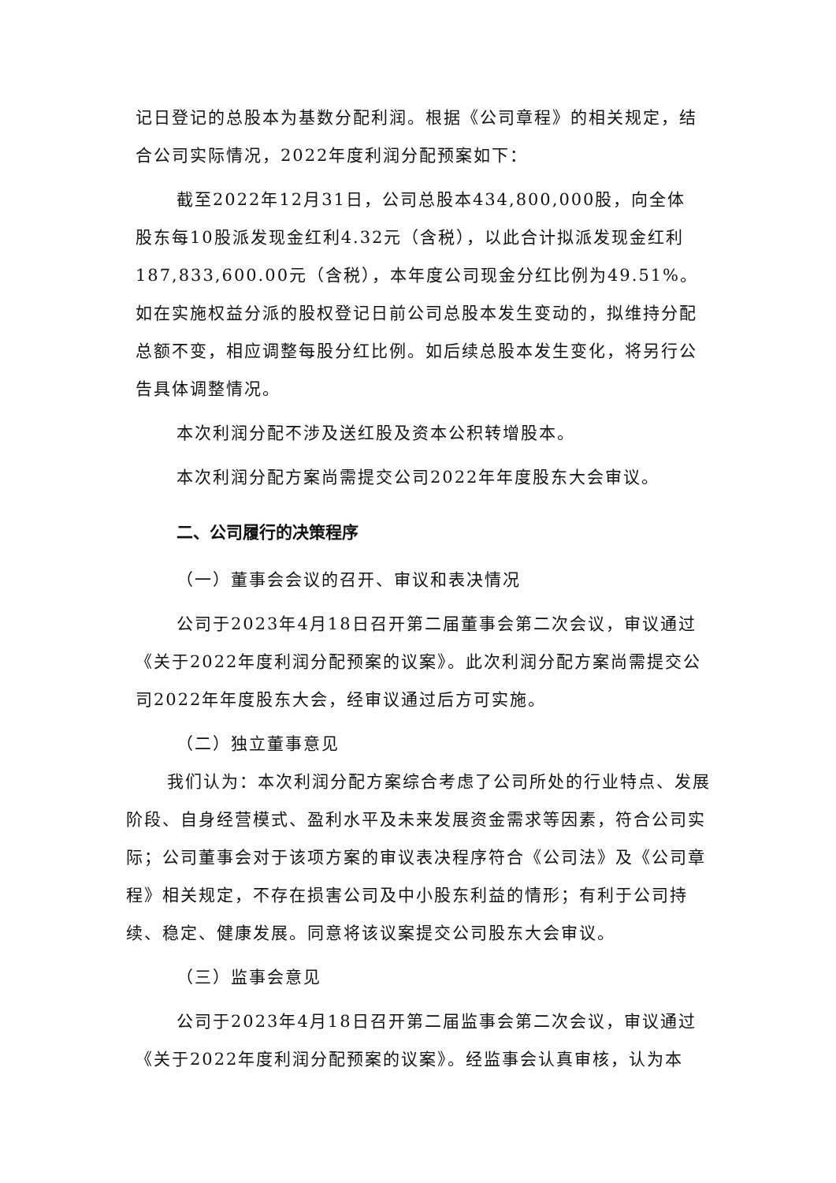记日登记的总股本为基数分配利润。根据《公司章程》的相关规定，结合公司实际情况，2022年度利润分配预案如下：
截至2022年12月31日，公司总股本434,800,000股，向全体股东每10股派发现金红利4.32元（含税），以此合计拟派发现金红利187,833,600.00元（含税），本年度公司现金分红比例为49.51%。如在实施权益分派的股权登记日前公司总股本发生变动的，拟维持分配总额不变，相应调整每股分红比例。如后续总股本发生变化，将另行公告具体调整情况。
本次利润分配不涉及送红股及资本公积转增股本。
本次利润分配方案尚需提交公司2022年年度股东大会审议。
二、公司履行的决策程序
（一）董事会会议的召开、审议和表决情况
公司于2023年4月18日召开第二届董事会第二次会议，审议通过《关于2022年度利润分配预案的议案》。此次利润分配方案尚需提交公司2022年年度股东大会，经审议通过后方可实施。
（二）独立董事意见
我们认为：本次利润分配方案综合考虑了公司所处的行业特点、发展阶段、自身经营模式、盈利水平及未来发展资金需求等因素，符合公司实际；公司董事会对于该项方案的审议表决程序符合《公司法》及《公司章程》相关规定，不存在损害公司及中小股东利益的情形；有利于公司持续、稳定、健康发展。同意将该议案提交公司股东大会审议。
（三）监事会意见
公司于2023年4月18日召开第二届监事会第二次会议，审议通过《关于2022年度利润分配预案的议案》。经监事会认真审核，认为本